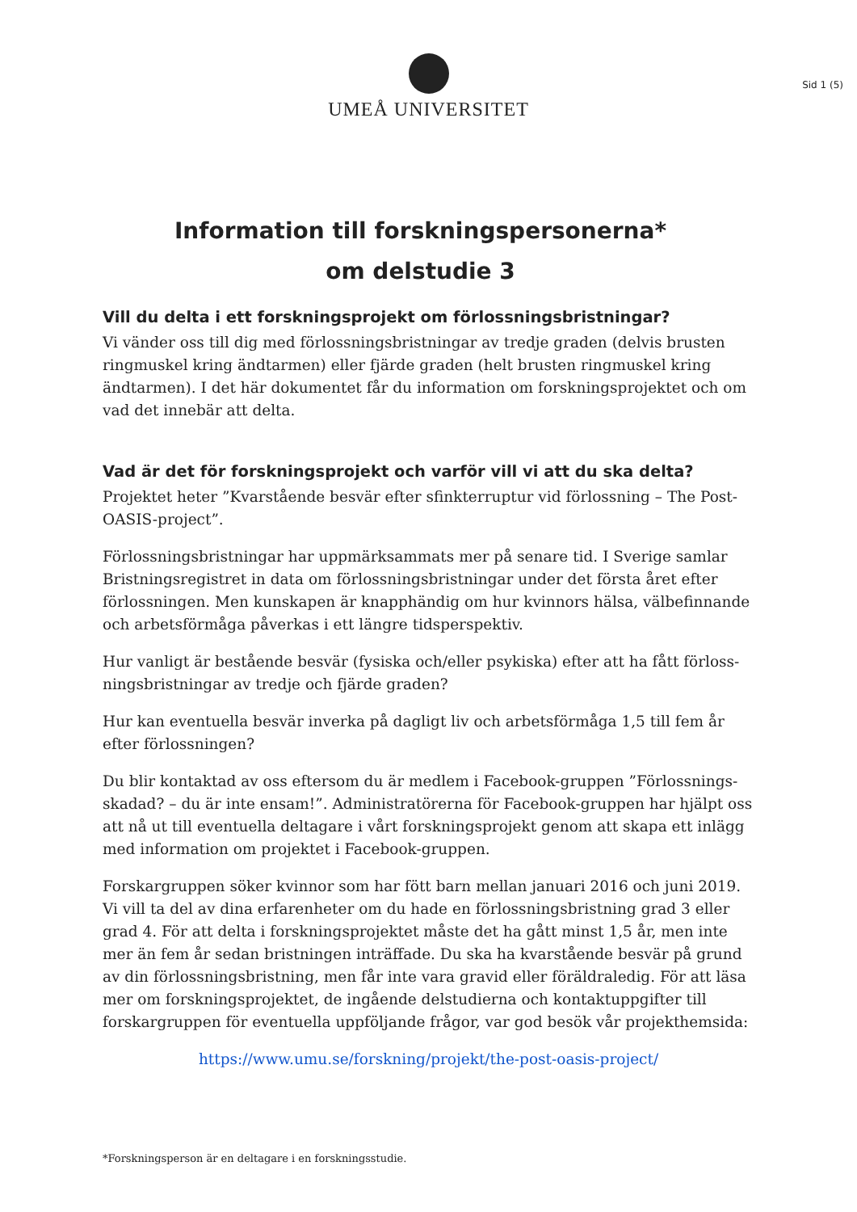UMEÅ UNIVERSITET
Sid 1 (5)
Information till forskningspersonerna*
om delstudie 3
Vill du delta i ett forskningsprojekt om förlossningsbristningar?
Vi vänder oss till dig med förlossningsbristningar av tredje graden (delvis brusten ringmuskel kring ändtarmen) eller fjärde graden (helt brusten ringmuskel kring ändtarmen). I det här dokumentet får du information om forskningsprojektet och om vad det innebär att delta.
Vad är det för forskningsprojekt och varför vill vi att du ska delta?
Projektet heter ”Kvarstående besvär efter sfinkterruptur vid förlossning – The Post-OASIS-project”.
Förlossningsbristningar har uppmärksammats mer på senare tid. I Sverige samlar Bristningsregistret in data om förlossningsbristningar under det första året efter förlossningen. Men kunskapen är knapphändig om hur kvinnors hälsa, välbefinnande och arbetsförmåga påverkas i ett längre tidsperspektiv.
Hur vanligt är bestående besvär (fysiska och/eller psykiska) efter att ha fått förloss-ningsbristningar av tredje och fjärde graden?
Hur kan eventuella besvär inverka på dagligt liv och arbetsförmåga 1,5 till fem år efter förlossningen?
Du blir kontaktad av oss eftersom du är medlem i Facebook-gruppen ”Förlossnings-skadad? – du är inte ensam!”. Administratörerna för Facebook-gruppen har hjälpt oss att nå ut till eventuella deltagare i vårt forskningsprojekt genom att skapa ett inlägg med information om projektet i Facebook-gruppen.
Forskargruppen söker kvinnor som har fött barn mellan januari 2016 och juni 2019. Vi vill ta del av dina erfarenheter om du hade en förlossningsbristning grad 3 eller grad 4. För att delta i forskningsprojektet måste det ha gått minst 1,5 år, men inte mer än fem år sedan bristningen inträffade. Du ska ha kvarstående besvär på grund av din förlossningsbristning, men får inte vara gravid eller föräldraledig. För att läsa mer om forskningsprojektet, de ingående delstudierna och kontaktuppgifter till forskargruppen för eventuella uppföljande frågor, var god besök vår projekthemsida:
https://www.umu.se/forskning/projekt/the-post-oasis-project/
*Forskningsperson är en deltagare i en forskningsstudie.